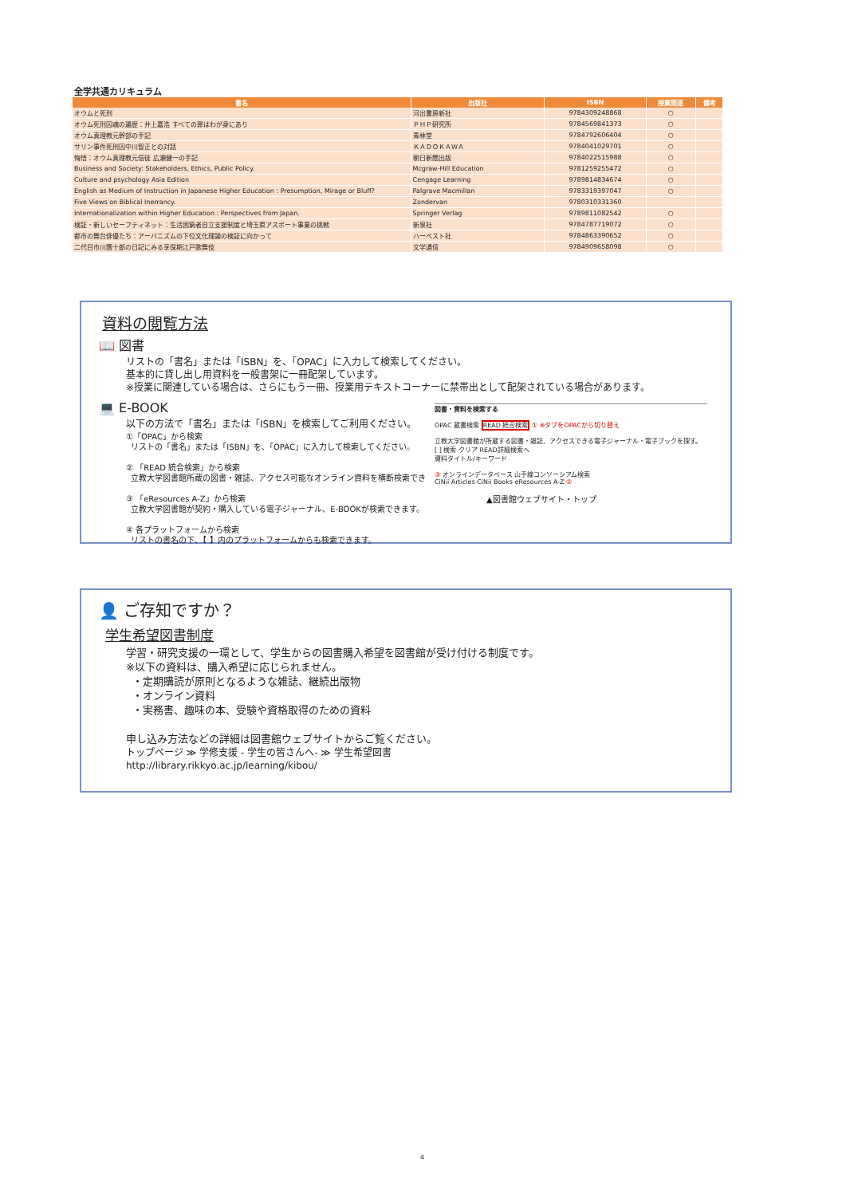全学共通カリキュラム
| 書名 | 出版社 | ISBN | 授業関連 | 備考 |
| --- | --- | --- | --- | --- |
| オウムと死刑 | 河出書房新社 | 9784309248868 | ○ | |
| オウム死刑囚魂の遍歴：井上嘉浩 すべての罪はわが身にあり | ＰＨＰ研究所 | 9784569841373 | ○ | |
| オウム真理教元幹部の手記 | 青林堂 | 9784792606404 | ○ | |
| サリン事件死刑囚中川智正との対話 | ＫＡＤＯＫＡＷＡ | 9784041029701 | ○ | |
| 悔悟：オウム真理教元信徒 広瀬健一の手記 | 朝日新聞出版 | 9784022515988 | ○ | |
| Business and Society: Stakeholders, Ethics, Public Policy. | Mcgraw-Hill Education | 9781259255472 | ○ | |
| Culture and psychology Asia Edition | Cengage Learning | 9789814834674 | ○ | |
| English as Medium of Instruction in Japanese Higher Education : Presumption, Mirage or Bluff? | Palgrave Macmillan | 9783319397047 | ○ | |
| Five Views on Biblical Inerrancy. | Zondervan | 9780310331360 | | |
| Internationalization within Higher Education : Perspectives from Japan. | Springer Verlag | 9789811082542 | ○ | |
| 検証・新しいセーフティネット：生活困窮者自立支援制度と埼玉県アスポート事業の挑戦 | 新泉社 | 9784787719072 | ○ | |
| 都市の舞台俳優たち：アーバニズムの下位文化理論の検証に向かって | ハーベスト社 | 9784863390652 | ○ | |
| 二代目市川團十郎の日記にみる享保期江戸歌舞伎 | 文学通信 | 9784909658098 | ○ | |
資料の閲覧方法
📖 図書
リストの「書名」または「ISBN」を、「OPAC」に入力して検索してください。
基本的に貸し出し用資料を一般書架に一冊配架しています。
※授業に関連している場合は、さらにもう一冊、授業用テキストコーナーに禁帯出として配架されている場合があります。
💻 E-BOOK
以下の方法で「書名」または「ISBN」を検索してご利用ください。
①「OPAC」から検索
リストの「書名」または「ISBN」を、「OPAC」に入力して検索してください。
② 「READ 統合検索」から検索
立教大学図書館所蔵の図書・雑誌、アクセス可能なオンライン資料を横断検索でき
③ 「eResources A-Z」から検索
立教大学図書館が契約・購入している電子ジャーナル、E-BOOKが検索できます。
④ 各プラットフォームから検索
リストの書名の下、【 】内のプラットフォームからも検索できます。
図書・資料を検索する
OPAC 蔵書検索 READ 統合検索 ① ※タブをOPACから切り替え
立教大学図書館が所蔵する図書・雑誌、アクセスできる電子ジャーナル・電子ブックを探す。
[ ] 検索 クリア READ詳細検索へ
資料タイトル/キーワード
③ オンラインデータベース 山手線コンソーシアム検索
CiNii Articles CiNii Books eResources A-Z ②
▲図書館ウェブサイト・トップ
👤 ご存知ですか？
学生希望図書制度
学習・研究支援の一環として、学生からの図書購入希望を図書館が受け付ける制度です。
※以下の資料は、購入希望に応じられません。
・定期購読が原則となるような雑誌、継続出版物
・オンライン資料
・実務書、趣味の本、受験や資格取得のための資料
申し込み方法などの詳細は図書館ウェブサイトからご覧ください。
トップページ ≫ 学修支援 - 学生の皆さんへ- ≫ 学生希望図書
http://library.rikkyo.ac.jp/learning/kibou/
4